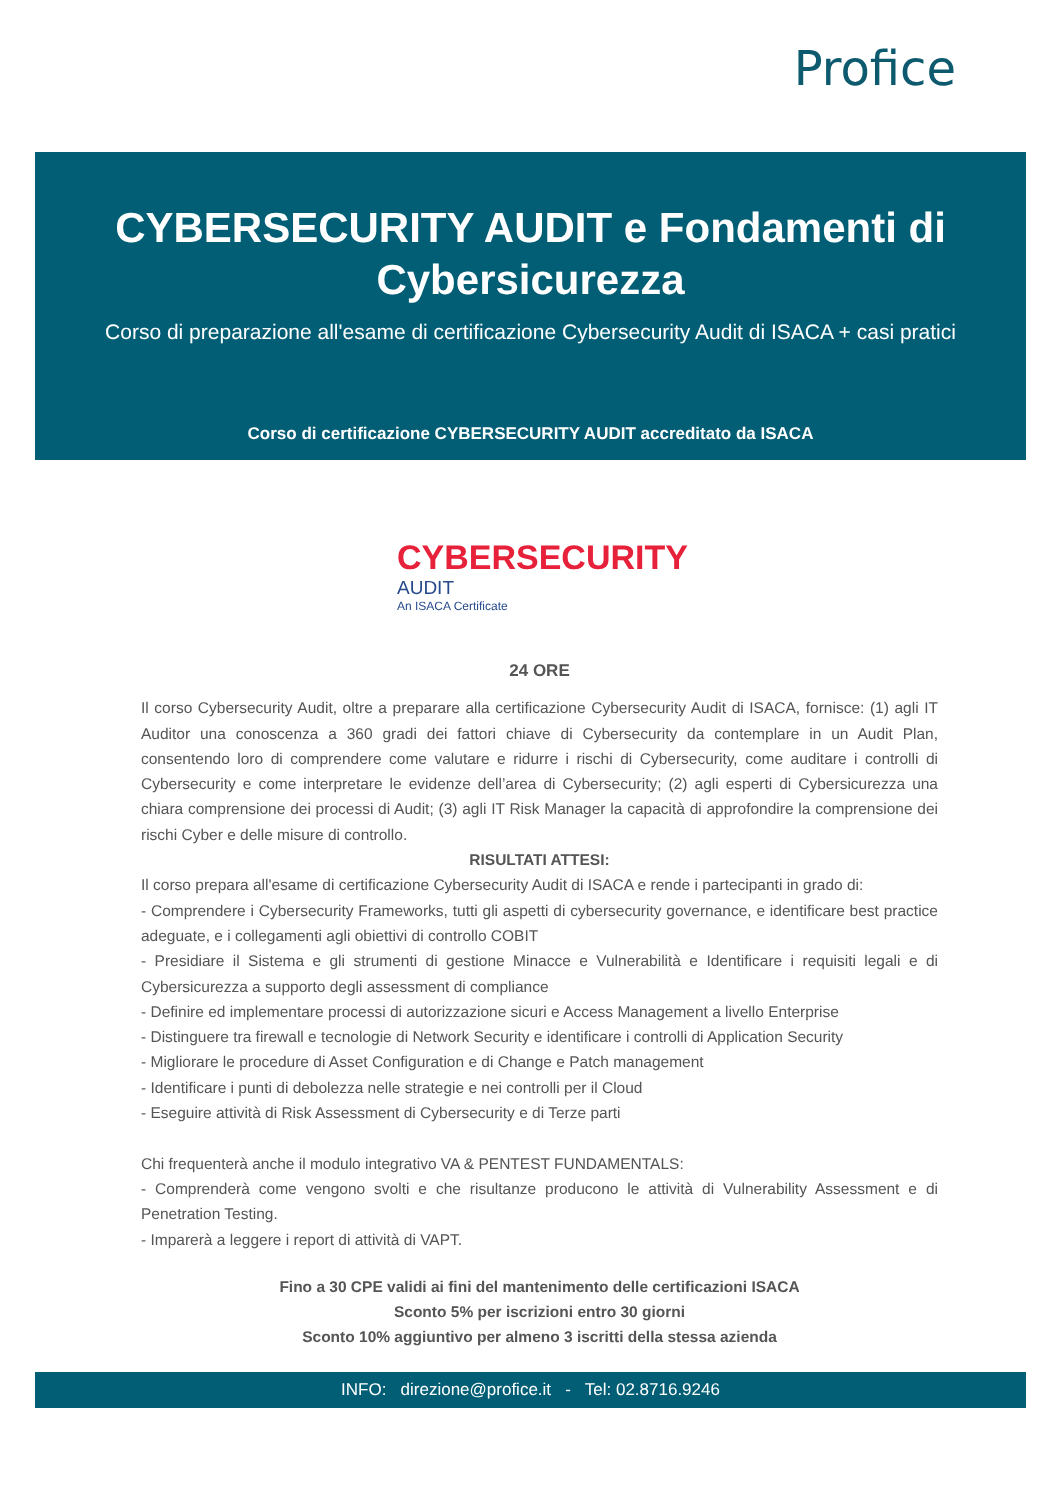Profice
CYBERSECURITY AUDIT e Fondamenti di Cybersicurezza
Corso di preparazione all'esame di certificazione Cybersecurity Audit di ISACA + casi pratici
Corso di certificazione CYBERSECURITY AUDIT accreditato da ISACA
CYBERSECURITY
AUDIT
An ISACA Certificate
24 ORE
Il corso Cybersecurity Audit, oltre a preparare alla certificazione Cybersecurity Audit di ISACA, fornisce: (1) agli IT Auditor una conoscenza a 360 gradi dei fattori chiave di Cybersecurity da contemplare in un Audit Plan, consentendo loro di comprendere come valutare e ridurre i rischi di Cybersecurity, come auditare i controlli di Cybersecurity e come interpretare le evidenze dell’area di Cybersecurity; (2) agli esperti di Cybersicurezza una chiara comprensione dei processi di Audit; (3) agli IT Risk Manager la capacità di approfondire la comprensione dei rischi Cyber e delle misure di controllo.
RISULTATI ATTESI:
Il corso prepara all'esame di certificazione Cybersecurity Audit di ISACA e rende i partecipanti in grado di:
- Comprendere i Cybersecurity Frameworks, tutti gli aspetti di cybersecurity governance, e identificare best practice adeguate, e i collegamenti agli obiettivi di controllo COBIT
- Presidiare il Sistema e gli strumenti di gestione Minacce e Vulnerabilità e Identificare i requisiti legali e di Cybersicurezza a supporto degli assessment di compliance
- Definire ed implementare processi di autorizzazione sicuri e Access Management a livello Enterprise
- Distinguere tra firewall e tecnologie di Network Security e identificare i controlli di Application Security
- Migliorare le procedure di Asset Configuration e di Change e Patch management
- Identificare i punti di debolezza nelle strategie e nei controlli per il Cloud
- Eseguire attività di Risk Assessment di Cybersecurity e di Terze parti
Chi frequenterà anche il modulo integrativo VA & PENTEST FUNDAMENTALS:
- Comprenderà come vengono svolti e che risultanze producono le attività di Vulnerability Assessment e di Penetration Testing.
- Imparerà a leggere i report di attività di VAPT.
Fino a 30 CPE validi ai fini del mantenimento delle certificazioni ISACA
Sconto 5% per iscrizioni entro 30 giorni
Sconto 10% aggiuntivo per almeno 3 iscritti della stessa azienda
INFO: direzione@profice.it - Tel: 02.8716.9246